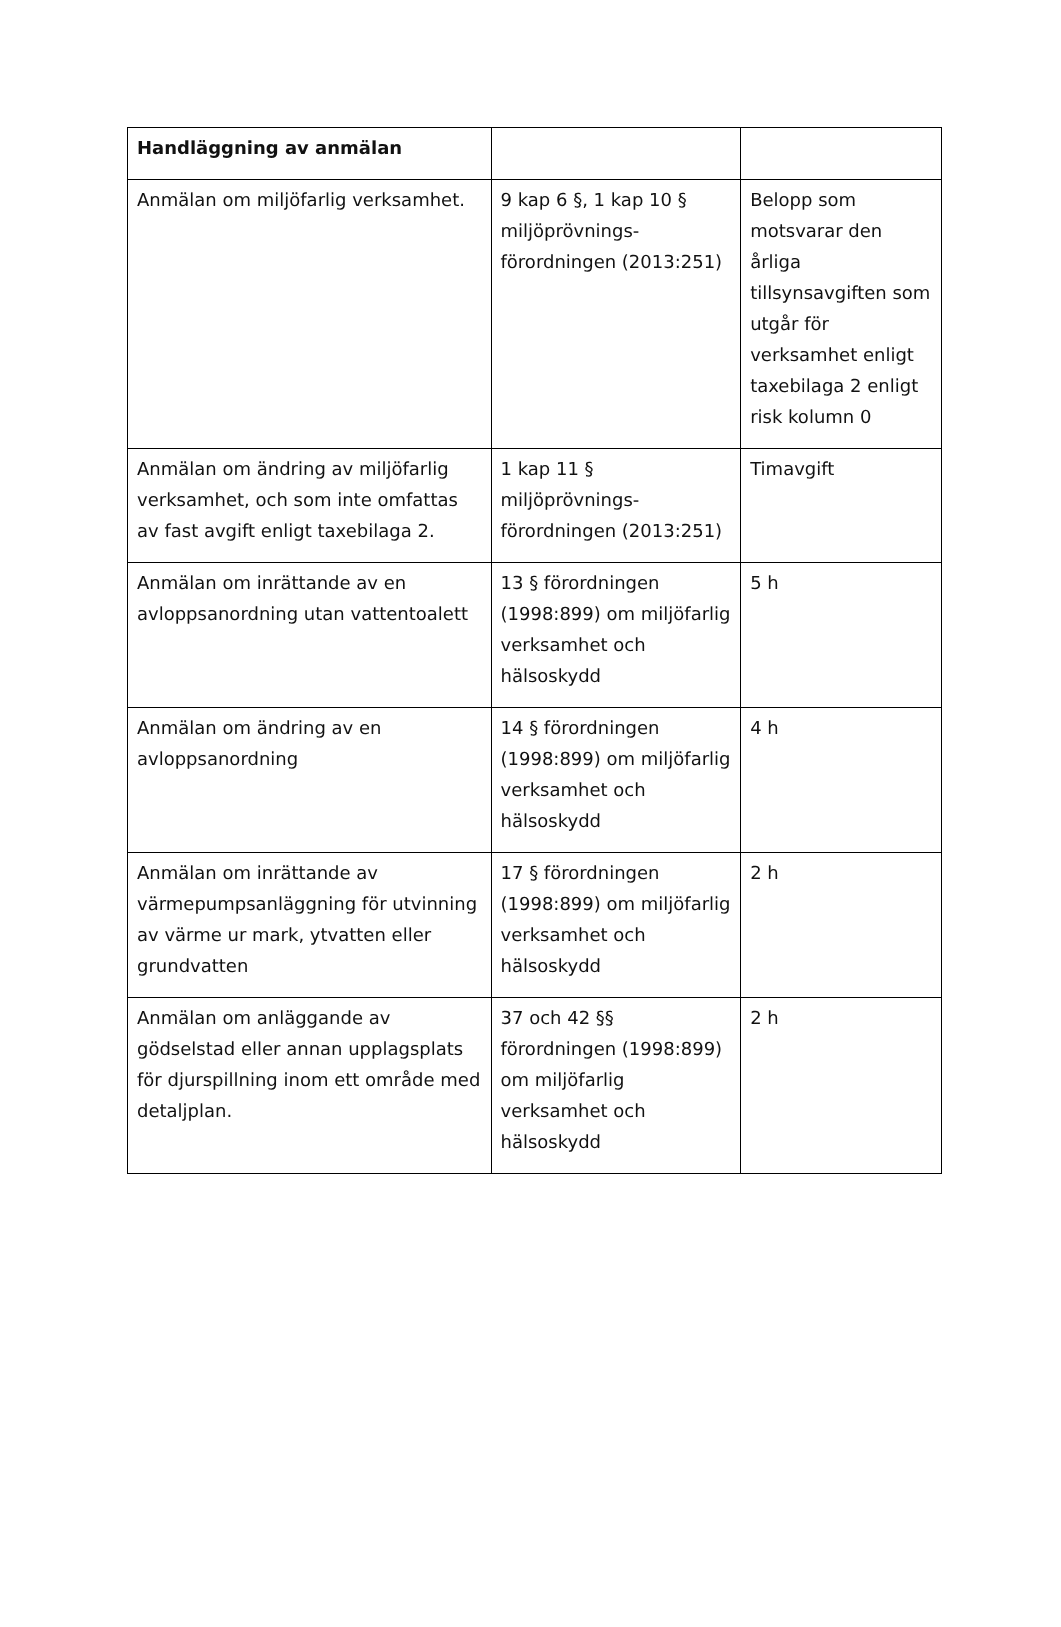| Handläggning av anmälan | | |
| --- | --- | --- |
| Anmälan om miljöfarlig verksamhet. | 9 kap 6 §, 1 kap 10 § miljöprövnings-förordningen (2013:251) | Belopp som motsvarar den årliga tillsynsavgiften som utgår för verksamhet enligt taxebilaga 2 enligt risk kolumn 0 |
| Anmälan om ändring av miljöfarlig verksamhet, och som inte omfattas av fast avgift enligt taxebilaga 2. | 1 kap 11 § miljöprövnings-förordningen (2013:251) | Timavgift |
| Anmälan om inrättande av en avloppsanordning utan vattentoalett | 13 § förordningen (1998:899) om miljöfarlig verksamhet och hälsoskydd | 5 h |
| Anmälan om ändring av en avloppsanordning | 14 § förordningen (1998:899) om miljöfarlig verksamhet och hälsoskydd | 4 h |
| Anmälan om inrättande av värmepumpsanläggning för utvinning av värme ur mark, ytvatten eller grundvatten | 17 § förordningen (1998:899) om miljöfarlig verksamhet och hälsoskydd | 2 h |
| Anmälan om anläggande av gödselstad eller annan upplagsplats för djurspillning inom ett område med detaljplan. | 37 och 42 §§ förordningen (1998:899) om miljöfarlig verksamhet och hälsoskydd | 2 h |